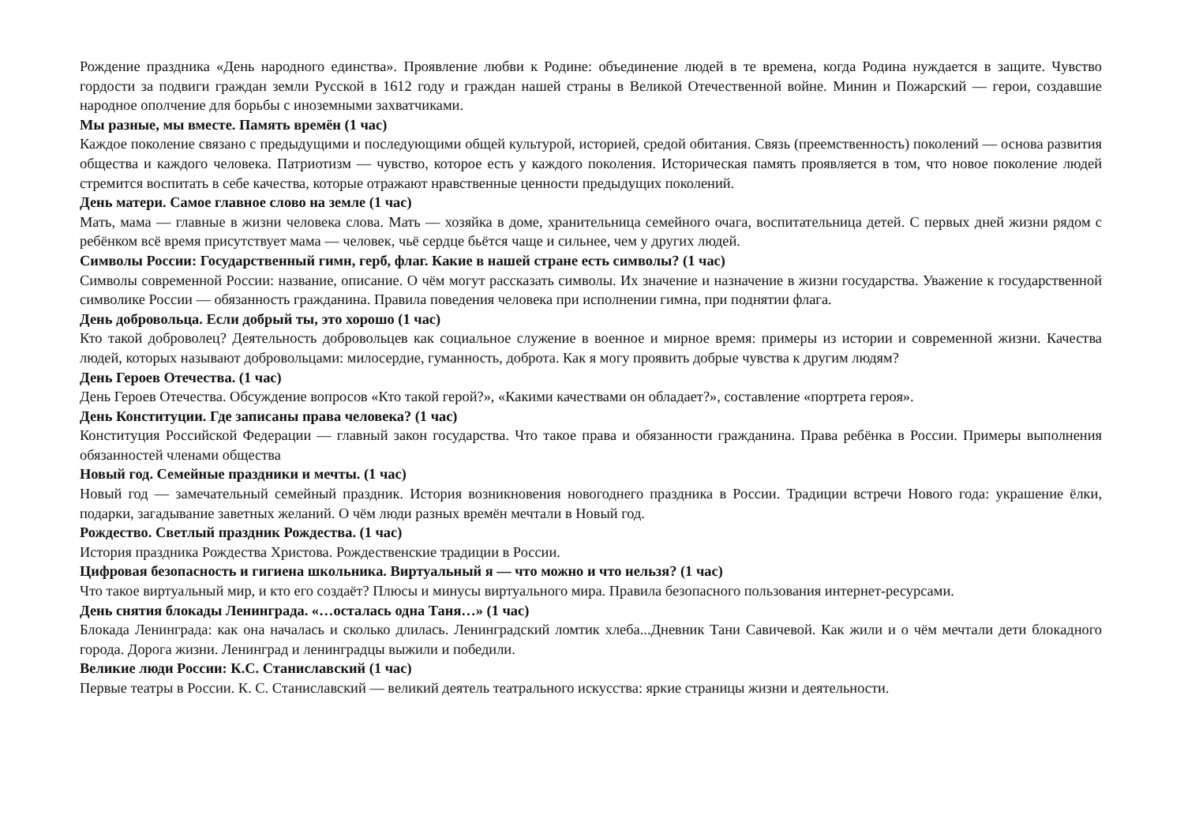Рождение праздника «День народного единства». Проявление любви к Родине: объединение людей в те времена, когда Родина нуждается в защите. Чувство гордости за подвиги граждан земли Русской в 1612 году и граждан нашей страны в Великой Отечественной войне. Минин и Пожарский — герои, создавшие народное ополчение для борьбы с иноземными захватчиками.
Мы разные, мы вместе. Память времён (1 час)
Каждое поколение связано с предыдущими и последующими общей культурой, историей, средой обитания. Связь (преемственность) поколений — основа развития общества и каждого человека. Патриотизм — чувство, которое есть у каждого поколения. Историческая память проявляется в том, что новое поколение людей стремится воспитать в себе качества, которые отражают нравственные ценности предыдущих поколений.
День матери. Самое главное слово на земле (1 час)
Мать, мама — главные в жизни человека слова. Мать — хозяйка в доме, хранительница семейного очага, воспитательница детей. С первых дней жизни рядом с ребёнком всё время присутствует мама — человек, чьё сердце бьётся чаще и сильнее, чем у других людей.
Символы России: Государственный гимн, герб, флаг. Какие в нашей стране есть символы? (1 час)
Символы современной России: название, описание. О чём могут рассказать символы. Их значение и назначение в жизни государства. Уважение к государственной символике России — обязанность гражданина. Правила поведения человека при исполнении гимна, при поднятии флага.
День добровольца. Если добрый ты, это хорошо (1 час)
Кто такой доброволец? Деятельность добровольцев как социальное служение в военное и мирное время: примеры из истории и современной жизни. Качества людей, которых называют добровольцами: милосердие, гуманность, доброта. Как я могу проявить добрые чувства к другим людям?
День Героев Отечества. (1 час)
День Героев Отечества. Обсуждение вопросов «Кто такой герой?», «Какими качествами он обладает?», составление «портрета героя».
День Конституции. Где записаны права человека? (1 час)
Конституция Российской Федерации — главный закон государства. Что такое права и обязанности гражданина. Права ребёнка в России. Примеры выполнения обязанностей членами общества
Новый год. Семейные праздники и мечты. (1 час)
Новый год — замечательный семейный праздник. История возникновения новогоднего праздника в России. Традиции встречи Нового года: украшение ёлки, подарки, загадывание заветных желаний. О чём люди разных времён мечтали в Новый год.
Рождество. Светлый праздник Рождества. (1 час)
История праздника Рождества Христова. Рождественские традиции в России.
Цифровая безопасность и гигиена школьника. Виртуальный я — что можно и что нельзя? (1 час)
Что такое виртуальный мир, и кто его создаёт? Плюсы и минусы виртуального мира. Правила безопасного пользования интернет-ресурсами.
День снятия блокады Ленинграда. «…осталась одна Таня…» (1 час)
Блокада Ленинграда: как она началась и сколько длилась. Ленинградский ломтик хлеба...Дневник Тани Савичевой. Как жили и о чём мечтали дети блокадного города. Дорога жизни. Ленинград и ленинградцы выжили и победили.
Великие люди России: К.С. Станиславский (1 час)
Первые театры в России. К. С. Станиславский — великий деятель театрального искусства: яркие страницы жизни и деятельности.